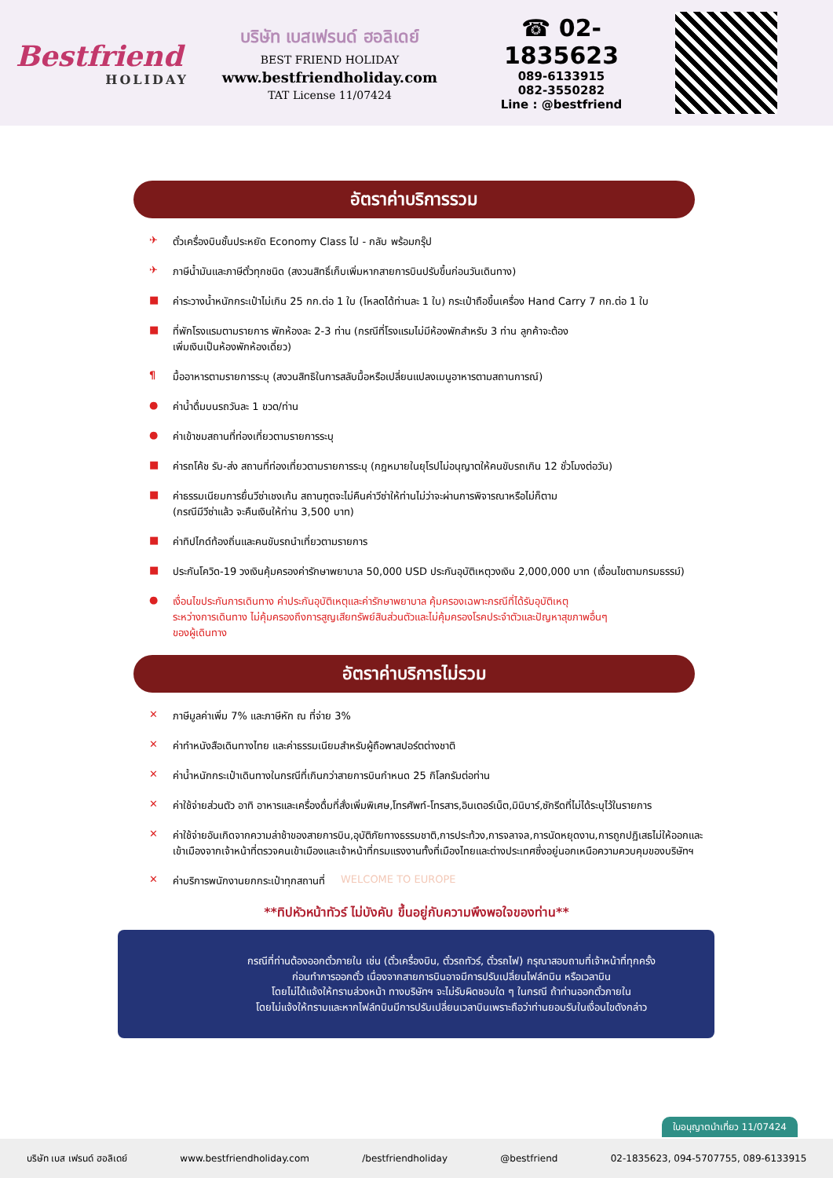Bestfriend
HOLIDAY
บริษัท เบสเฟรนด์ ฮอลิเดย์
BEST FRIEND HOLIDAY
www.bestfriendholiday.com
TAT License 11/07424
☎ 02-1835623
089-6133915
082-3550282
Line : @bestfriend
อัตราค่าบริการรวม
✈ ตั๋วเครื่องบินชั้นประหยัด Economy Class ไป - กลับ พร้อมกรุ๊ป
✈ ภาษีน้ำมันและภาษีตั๋วทุกชนิด (สงวนสิทธิ์เก็บเพิ่มหากสายการบินปรับขึ้นก่อนวันเดินทาง)
■ ค่าระวางน้ำหนักกระเป๋าไม่เกิน 25 กก.ต่อ 1 ใบ (โหลดได้ท่านละ 1 ใบ) กระเป๋าถือขึ้นเครื่อง Hand Carry 7 กก.ต่อ 1 ใบ
■ ที่พักโรงแรมตามรายการ พักห้องละ 2-3 ท่าน (กรณีที่โรงแรมไม่มีห้องพักสำหรับ 3 ท่าน ลูกค้าจะต้อง
เพิ่มเงินเป็นห้องพักห้องเดี่ยว)
¶ มื้ออาหารตามรายการระบุ (สงวนสิทธิในการสลับมื้อหรือเปลี่ยนแปลงเมนูอาหารตามสถานการณ์)
● ค่าน้ำดื่มบนรถวันละ 1 ขวด/ท่าน
● ค่าเข้าชมสถานที่ท่องเที่ยวตามรายการระบุ
■ ค่ารถโค้ช รับ-ส่ง สถานที่ท่องเที่ยวตามรายการระบุ (กฎหมายในยุโรปไม่อนุญาตให้คนขับรถเกิน 12 ชั่วโมงต่อวัน)
■ ค่าธรรมเนียมการยื่นวีซ่าเชงเก้น สถานฑูตจะไม่คืนค่าวีซ่าให้ท่านไม่ว่าจะผ่านการพิจารณาหรือไม่ก็ตาม
(กรณีมีวีซ่าแล้ว จะคืนเงินให้ท่าน 3,500 บาท)
■ ค่าทิปไกด์ท้องถิ่นและคนขับรถนำเที่ยวตามรายการ
■ ประกันโควิด-19 วงเงินคุ้มครองค่ารักษาพยาบาล 50,000 USD ประกันอุบัติเหตุวงเงิน 2,000,000 บาท (เงื่อนไขตามกรมธรรม์)
● เงื่อนไขประกันการเดินทาง ค่าประกันอุบัติเหตุและค่ารักษาพยาบาล คุ้มครองเฉพาะกรณีที่ได้รับอุบัติเหตุ
ระหว่างการเดินทาง ไม่คุ้มครองถึงการสูญเสียทรัพย์สินส่วนตัวและไม่คุ้มครองโรคประจำตัวและปัญหาสุขภาพอื่นๆ
ของผู้เดินทาง
อัตราค่าบริการไม่รวม
✕ ภาษีมูลค่าเพิ่ม 7% และภาษีหัก ณ ที่จ่าย 3%
✕ ค่าทำหนังสือเดินทางไทย และค่าธรรมเนียมสำหรับผู้ถือพาสปอร์ตต่างชาติ
✕ ค่าน้ำหนักกระเป๋าเดินทางในกรณีที่เกินกว่าสายการบินกำหนด 25 กิโลกรัมต่อท่าน
✕ ค่าใช้จ่ายส่วนตัว อาทิ อาหารและเครื่องดื่มที่สั่งเพิ่มพิเศษ,โทรศัพท์-โทรสาร,อินเตอร์เน็ต,มินิบาร์,ซักรีดที่ไม่ได้ระบุไว้ในรายการ
✕ ค่าใช้จ่ายอันเกิดจากความล่าช้าของสายการบิน,อุบัติภัยทางธรรมชาติ,การประท้วง,การจลาจล,การนัดหยุดงาน,การถูกปฏิเสธไม่ให้ออกและเข้าเมืองจากเจ้าหน้าที่ตรวจคนเข้าเมืองและเจ้าหน้าที่กรมแรงงานทั้งที่เมืองไทยและต่างประเทศซึ่งอยู่นอกเหนือความควบคุมของบริษัทฯ
✕ ค่าบริการพนักงานยกกระเป๋าทุกสถานที่ WELCOME TO EUROPE
**ทิปหัวหน้าทัวร์ ไม่บังคับ ขึ้นอยู่กับความพึงพอใจของท่าน**
กรณีที่ท่านต้องออกตั๋วภายใน เช่น (ตั๋วเครื่องบิน, ตั๋วรถทัวร์, ตั๋วรถไฟ) กรุณาสอบถามที่เจ้าหน้าที่ทุกครั้ง
ก่อนทำการออกตั๋ว เนื่องจากสายการบินอาจมีการปรับเปลี่ยนไฟล์ทบิน หรือเวลาบิน
โดยไม่ได้แจ้งให้ทราบล่วงหน้า ทางบริษัทฯ จะไม่รับผิดชอบใด ๆ ในกรณี ถ้าท่านออกตั๋วภายใน
โดยไม่แจ้งให้ทราบและหากไฟล์ทบินมีการปรับเปลี่ยนเวลาบินเพราะถือว่าท่านยอมรับในเงื่อนไขดังกล่าว
ใบอนุญาตนำเที่ยว 11/07424
บริษัท เบส เฟรนด์ ฮอลิเดย์ www.bestfriendholiday.com /bestfriendholiday @bestfriend 02-1835623, 094-5707755, 089-6133915